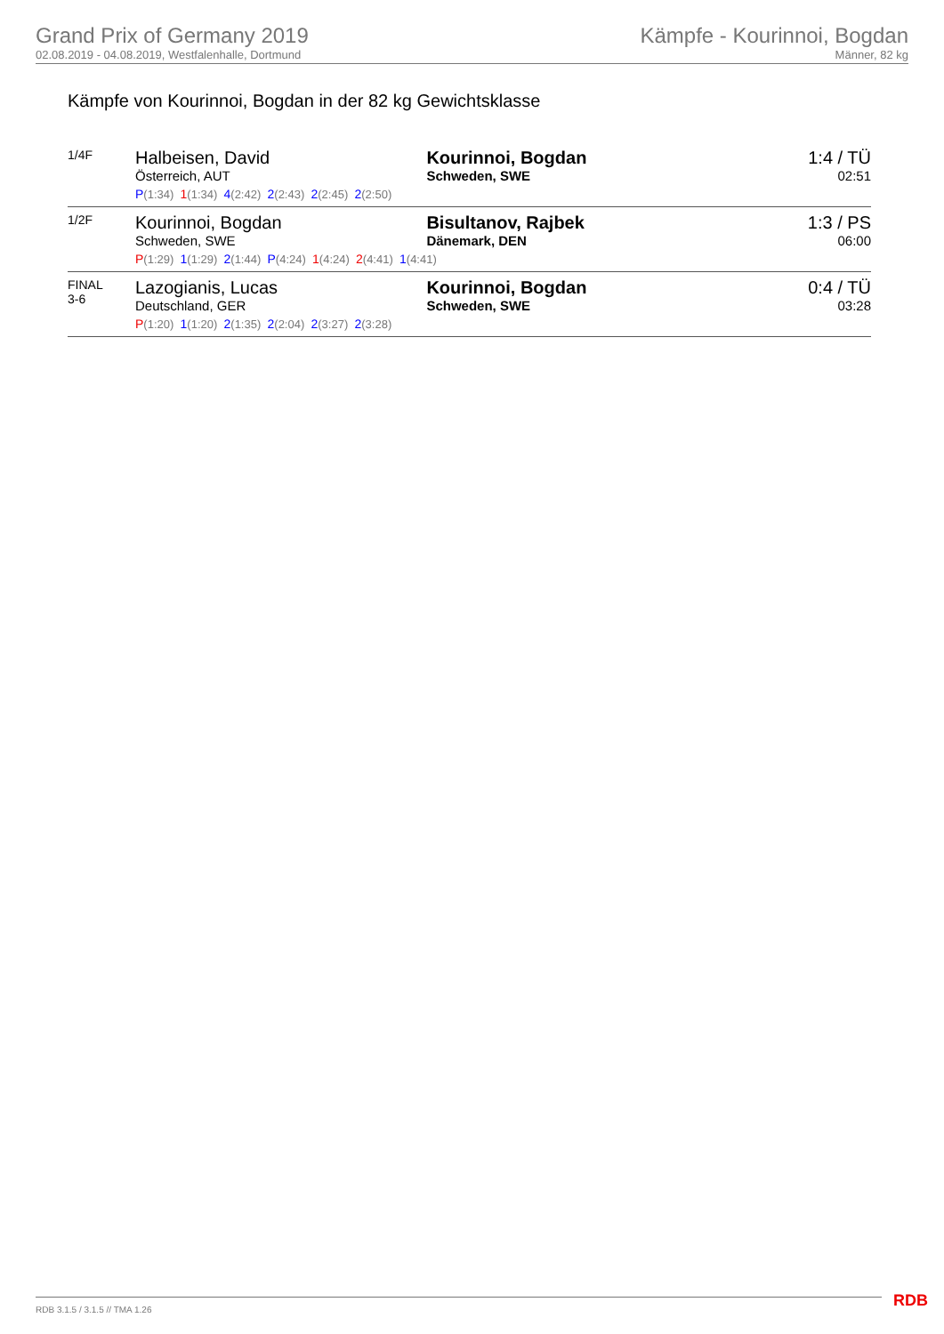Grand Prix of Germany 2019
02.08.2019 - 04.08.2019, Westfalenhalle, Dortmund
Kämpfe - Kourinnoi, Bogdan
Männer, 82 kg
Kämpfe von Kourinnoi, Bogdan in der 82 kg Gewichtsklasse
| 1/4F | Halbeisen, David Österreich, AUT | Kourinnoi, Bogdan Schweden, SWE | 1:4 / TÜ 02:51 |
| | P (1:34) 1 (1:34) 4 (2:42) 2 (2:43) 2 (2:45) 2 (2:50) | | |
| 1/2F | Kourinnoi, Bogdan Schweden, SWE | Bisultanov, Rajbek Dänemark, DEN | 1:3 / PS 06:00 |
| | P (1:29) 1 (1:29) 2 (1:44) P (4:24) 1 (4:24) 2 (4:41) 1 (4:41) | | |
| FINAL 3-6 | Lazogianis, Lucas Deutschland, GER | Kourinnoi, Bogdan Schweden, SWE | 0:4 / TÜ 03:28 |
| | P (1:20) 1 (1:20) 2 (1:35) 2 (2:04) 2 (3:27) 2 (3:28) | | |
RDB 3.1.5 / 3.1.5 // TMA 1.26 RDB